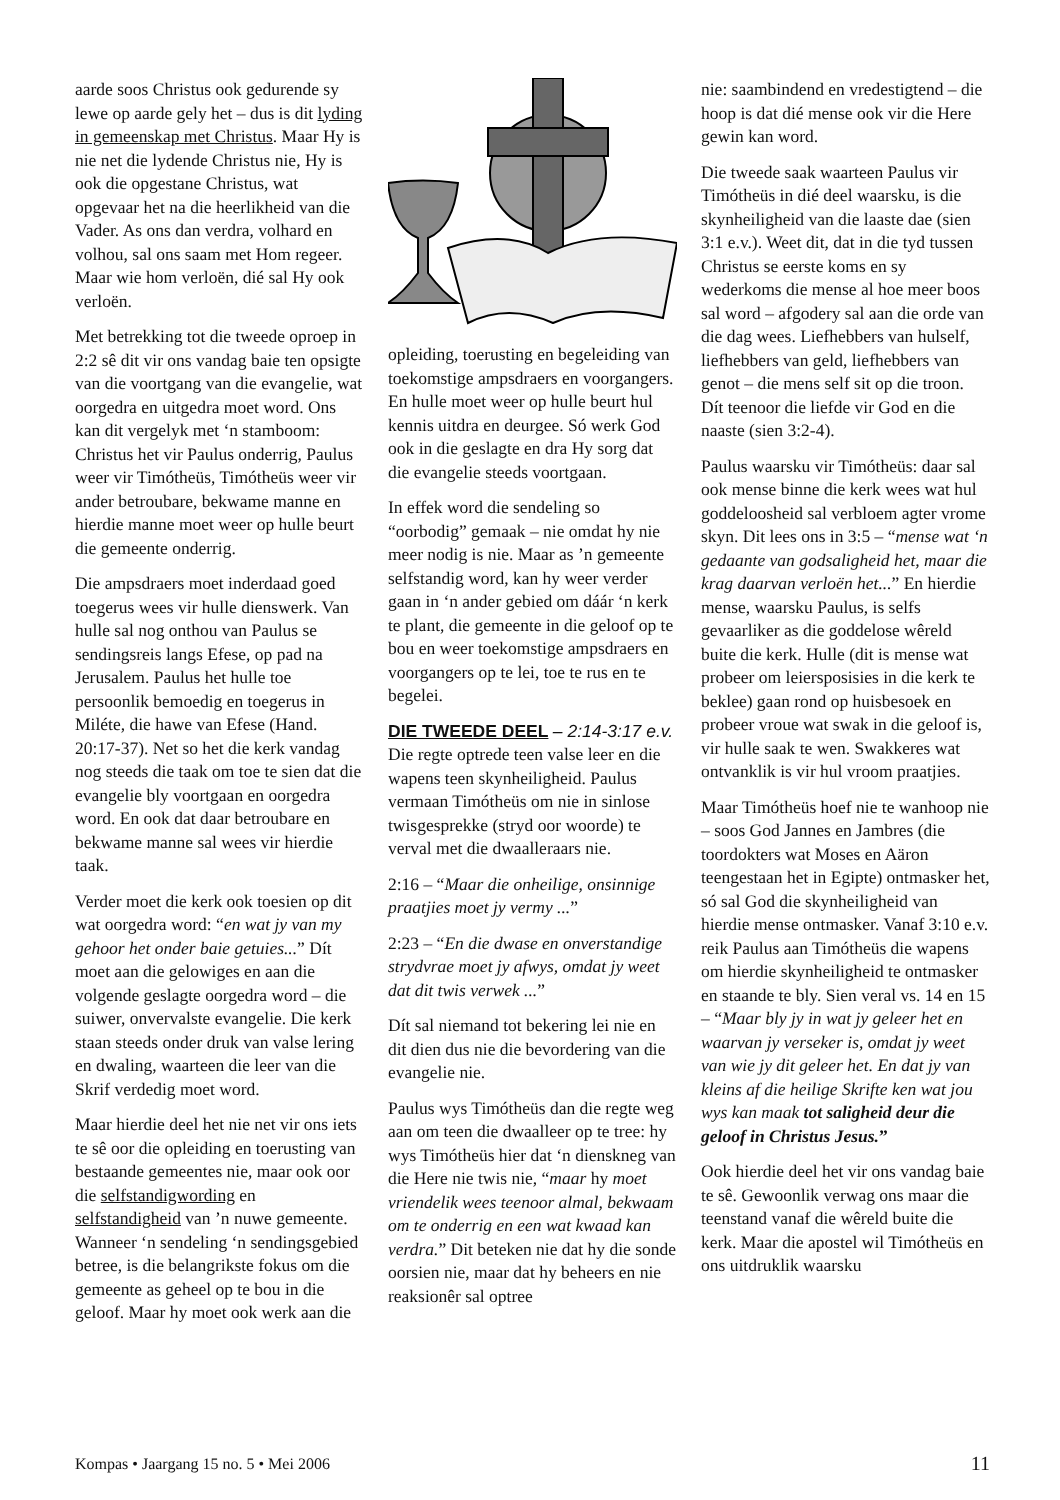aarde soos Christus ook gedurende sy lewe op aarde gely het – dus is dit lyding in gemeenskap met Christus. Maar Hy is nie net die lydende Christus nie, Hy is ook die opgestane Christus, wat opgevaar het na die heerlikheid van die Vader. As ons dan verdra, volhard en volhou, sal ons saam met Hom regeer. Maar wie hom verloën, dié sal Hy ook verloën.
Met betrekking tot die tweede oproep in 2:2 sê dit vir ons vandag baie ten opsigte van die voortgang van die evangelie, wat oorgedra en uitgedra moet word. Ons kan dit vergelyk met ‘n stamboom: Christus het vir Paulus onderrig, Paulus weer vir Timótheüs, Timótheüs weer vir ander betroubare, bekwame manne en hierdie manne moet weer op hulle beurt die gemeente onderrig.
Die ampsdraers moet inderdaad goed toegerus wees vir hulle dienswerk. Van hulle sal nog onthou van Paulus se sendingsreis langs Efese, op pad na Jerusalem. Paulus het hulle toe persoonlik bemoedig en toegerus in Miléte, die hawe van Efese (Hand. 20:17-37). Net so het die kerk vandag nog steeds die taak om toe te sien dat die evangelie bly voortgaan en oorgedra word. En ook dat daar betroubare en bekwame manne sal wees vir hierdie taak.
Verder moet die kerk ook toesien op dit wat oorgedra word: “en wat jy van my gehoor het onder baie getuies...” Dít moet aan die gelowiges en aan die volgende geslagte oorgedra word – die suiwer, onvervalste evangelie. Die kerk staan steeds onder druk van valse lering en dwaling, waarteen die leer van die Skrif verdedig moet word.
Maar hierdie deel het nie net vir ons iets te sê oor die opleiding en toerusting van bestaande gemeentes nie, maar ook oor die selfstandigwording en selfstandigheid van ’n nuwe gemeente. Wanneer ‘n sendeling ‘n sendingsgebied betree, is die belangrikste fokus om die gemeente as geheel op te bou in die geloof. Maar hy moet ook werk aan die
opleiding, toerusting en begeleiding van toekomstige ampsdraers en voorgangers. En hulle moet weer op hulle beurt hul kennis uitdra en deurgee. Só werk God ook in die geslagte en dra Hy sorg dat die evangelie steeds voortgaan.
In effek word die sendeling so “oorbodig” gemaak – nie omdat hy nie meer nodig is nie. Maar as ’n gemeente selfstandig word, kan hy weer verder gaan in ‘n ander gebied om dáár ‘n kerk te plant, die gemeente in die geloof op te bou en weer toekomstige ampsdraers en voorgangers op te lei, toe te rus en te begelei.
DIE TWEEDE DEEL – 2:14-3:17 e.v. Die regte optrede teen valse leer en die wapens teen skynheiligheid. Paulus vermaan Timótheüs om nie in sinlose twisgesprekke (stryd oor woorde) te verval met die dwaalleraars nie.
2:16 – “Maar die onheilige, onsinnige praatjies moet jy vermy ...”
2:23 – “En die dwase en onverstandige strydvrae moet jy afwys, omdat jy weet dat dit twis verwek ...”
Dít sal niemand tot bekering lei nie en dit dien dus nie die bevordering van die evangelie nie.
Paulus wys Timótheüs dan die regte weg aan om teen die dwaalleer op te tree: hy wys Timótheüs hier dat ‘n dienskneg van die Here nie twis nie, “maar hy moet vriendelik wees teenoor almal, bekwaam om te onderrig en een wat kwaad kan verdra.” Dit beteken nie dat hy die sonde oorsien nie, maar dat hy beheers en nie reaksionêr sal optree
nie: saambindend en vredestigtend – die hoop is dat dié mense ook vir die Here gewin kan word.
Die tweede saak waarteen Paulus vir Timótheüs in dié deel waarsku, is die skynheiligheid van die laaste dae (sien 3:1 e.v.). Weet dit, dat in die tyd tussen Christus se eerste koms en sy wederkoms die mense al hoe meer boos sal word – afgodery sal aan die orde van die dag wees. Liefhebbers van hulself, liefhebbers van geld, liefhebbers van genot – die mens self sit op die troon. Dít teenoor die liefde vir God en die naaste (sien 3:2-4).
Paulus waarsku vir Timótheüs: daar sal ook mense binne die kerk wees wat hul goddeloosheid sal verbloem agter vrome skyn. Dit lees ons in 3:5 – “mense wat ‘n gedaante van godsaligheid het, maar die krag daarvan verloën het...” En hierdie mense, waarsku Paulus, is selfs gevaarliker as die goddelose wêreld buite die kerk. Hulle (dit is mense wat probeer om leiersposisies in die kerk te beklee) gaan rond op huisbesoek en probeer vroue wat swak in die geloof is, vir hulle saak te wen. Swakkeres wat ontvanklik is vir hul vroom praatjies.
Maar Timótheüs hoef nie te wanhoop nie – soos God Jannes en Jambres (die toordokters wat Moses en Aäron teengestaan het in Egipte) ontmasker het, só sal God die skynheiligheid van hierdie mense ontmasker. Vanaf 3:10 e.v. reik Paulus aan Timótheüs die wapens om hierdie skynheiligheid te ontmasker en staande te bly. Sien veral vs. 14 en 15 – “Maar bly jy in wat jy geleer het en waarvan jy verseker is, omdat jy weet van wie jy dit geleer het. En dat jy van kleins af die heilige Skrifte ken wat jou wys kan maak tot saligheid deur die geloof in Christus Jesus.”
Ook hierdie deel het vir ons vandag baie te sê. Gewoonlik verwag ons maar die teenstand vanaf die wêreld buite die kerk. Maar die apostel wil Timótheüs en ons uitdruklik waarsku
Kompas • Jaargang 15 no. 5 • Mei 2006 11